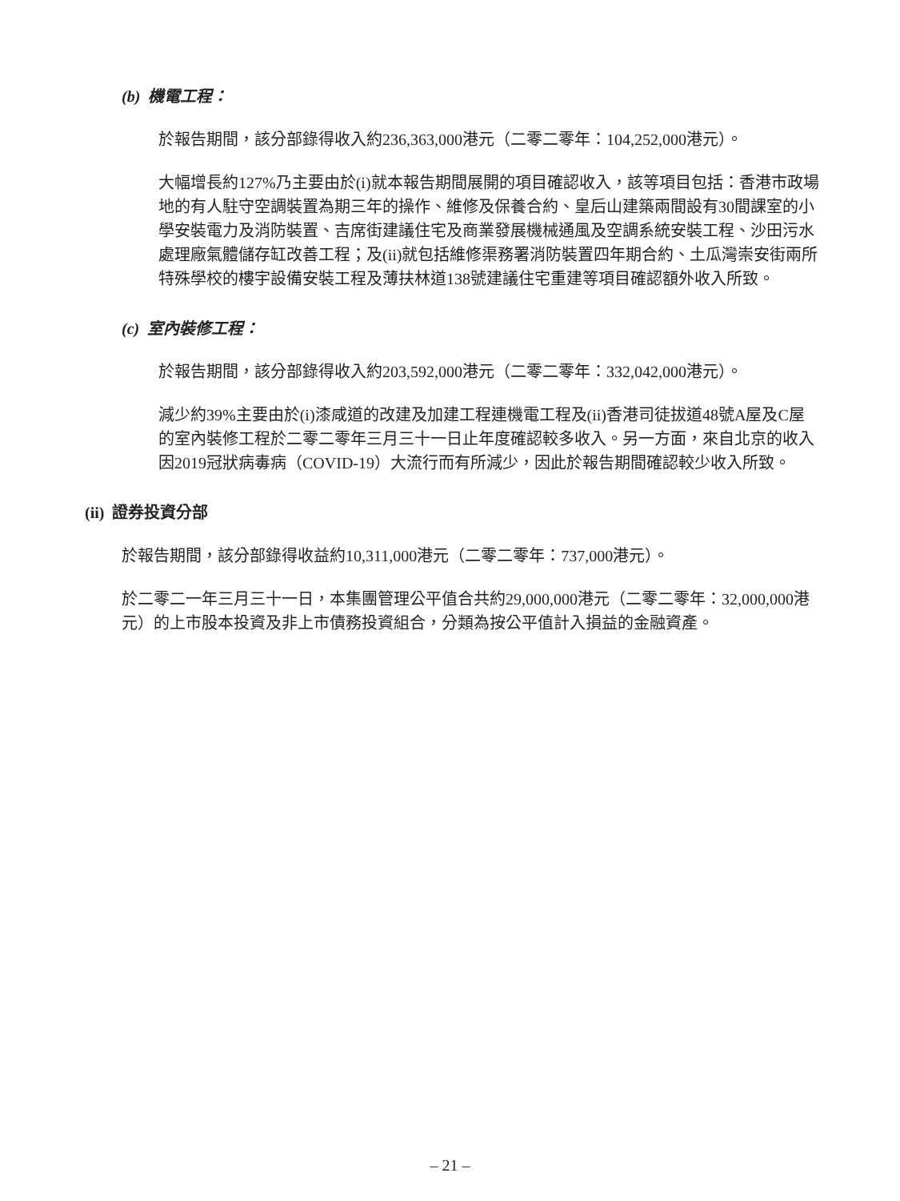(b) 機電工程：
於報告期間，該分部錄得收入約236,363,000港元（二零二零年：104,252,000港元）。
大幅增長約127%乃主要由於(i)就本報告期間展開的項目確認收入，該等項目包括：香港市政場地的有人駐守空調裝置為期三年的操作、維修及保養合約、皇后山建築兩間設有30間課室的小學安裝電力及消防裝置、吉席街建議住宅及商業發展機械通風及空調系統安裝工程、沙田污水處理廠氣體儲存缸改善工程；及(ii)就包括維修渠務署消防裝置四年期合約、土瓜灣崇安街兩所特殊學校的樓宇設備安裝工程及薄扶林道138號建議住宅重建等項目確認額外收入所致。
(c) 室內裝修工程：
於報告期間，該分部錄得收入約203,592,000港元（二零二零年：332,042,000港元）。
減少約39%主要由於(i)漆咸道的改建及加建工程連機電工程及(ii)香港司徒拔道48號A屋及C屋的室內裝修工程於二零二零年三月三十一日止年度確認較多收入。另一方面，來自北京的收入因2019冠狀病毒病（COVID-19）大流行而有所減少，因此於報告期間確認較少收入所致。
(ii) 證券投資分部
於報告期間，該分部錄得收益約10,311,000港元（二零二零年：737,000港元）。
於二零二一年三月三十一日，本集團管理公平值合共約29,000,000港元（二零二零年：32,000,000港元）的上市股本投資及非上市債務投資組合，分類為按公平值計入損益的金融資產。
– 21 –